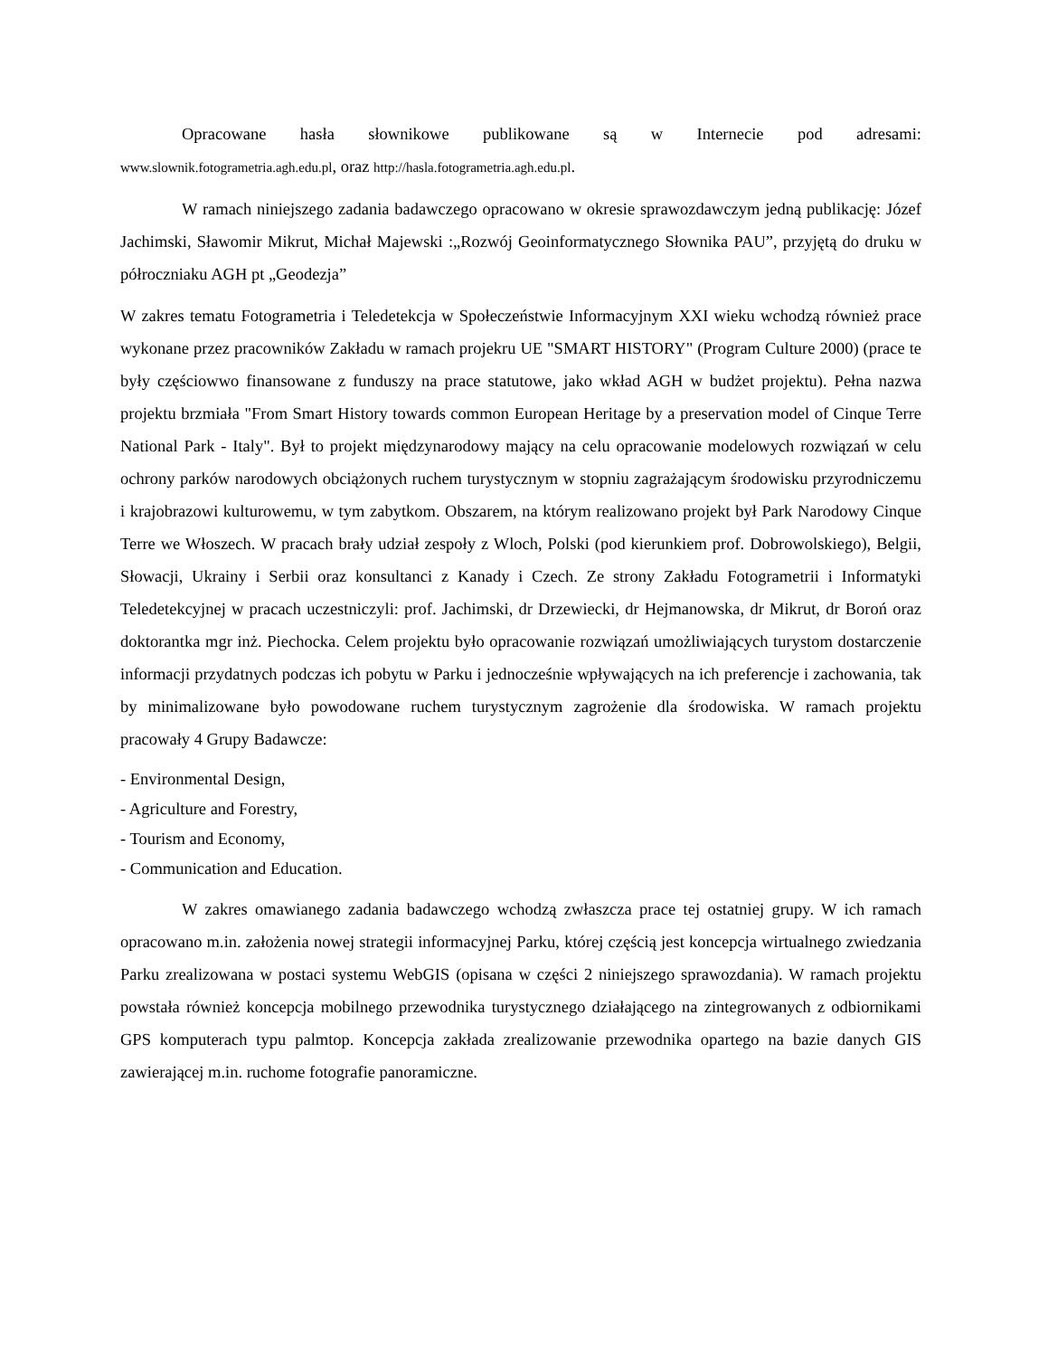Opracowane hasła słownikowe publikowane są w Internecie pod adresami:
www.slownik.fotogrametria.agh.edu.pl, oraz http://hasla.fotogrametria.agh.edu.pl.
W ramach niniejszego zadania badawczego opracowano w okresie sprawozdawczym jedną publikację: Józef Jachimski, Sławomir Mikrut, Michał Majewski :„Rozwój Geoinformatycznego Słownika PAU”, przyjętą do druku w półroczniaku AGH pt „Geodezja”
W zakres tematu Fotogrametria i Teledetekcja w Społeczeństwie Informacyjnym XXI wieku wchodzą również prace wykonane przez pracowników Zakładu w ramach projekru UE "SMART HISTORY" (Program Culture 2000) (prace te były częściowwo finansowane z funduszy na prace statutowe, jako wkład AGH w budżet projektu). Pełna nazwa projektu brzmiała "From Smart History towards common European Heritage by a preservation model of Cinque Terre National Park - Italy". Był to projekt międzynarodowy mający na celu opracowanie modelowych rozwiązań w celu ochrony parków narodowych obciążonych ruchem turystycznym w stopniu zagrażającym środowisku przyrodniczemu i krajobrazowi kulturowemu, w tym zabytkom. Obszarem, na którym realizowano projekt był Park Narodowy Cinque Terre we Włoszech. W pracach brały udział zespoły z Wloch, Polski (pod kierunkiem prof. Dobrowolskiego), Belgii, Słowacji, Ukrainy i Serbii oraz konsultanci z Kanady i Czech. Ze strony Zakładu Fotogrametrii i Informatyki Teledetekcyjnej w pracach uczestniczyli: prof. Jachimski, dr Drzewiecki, dr Hejmanowska, dr Mikrut, dr Boroń oraz doktorantka mgr inż. Piechocka. Celem projektu było opracowanie rozwiązań umożliwiających turystom dostarczenie informacji przydatnych podczas ich pobytu w Parku i jednocześnie wpływających na ich preferencje i zachowania, tak by minimalizowane było powodowane ruchem turystycznym zagrożenie dla środowiska. W ramach projektu pracowały 4 Grupy Badawcze:
- Environmental Design,
- Agriculture and Forestry,
- Tourism and Economy,
- Communication and Education.
W zakres omawianego zadania badawczego wchodzą zwłaszcza prace tej ostatniej grupy. W ich ramach opracowano m.in. założenia nowej strategii informacyjnej Parku, której częścią jest koncepcja wirtualnego zwiedzania Parku zrealizowana w postaci systemu WebGIS (opisana w części 2 niniejszego sprawozdania). W ramach projektu powstała również koncepcja mobilnego przewodnika turystycznego działającego na zintegrowanych z odbiornikami GPS komputerach typu palmtop. Koncepcja zakłada zrealizowanie przewodnika opartego na bazie danych GIS zawierającej m.in. ruchome fotografie panoramiczne.